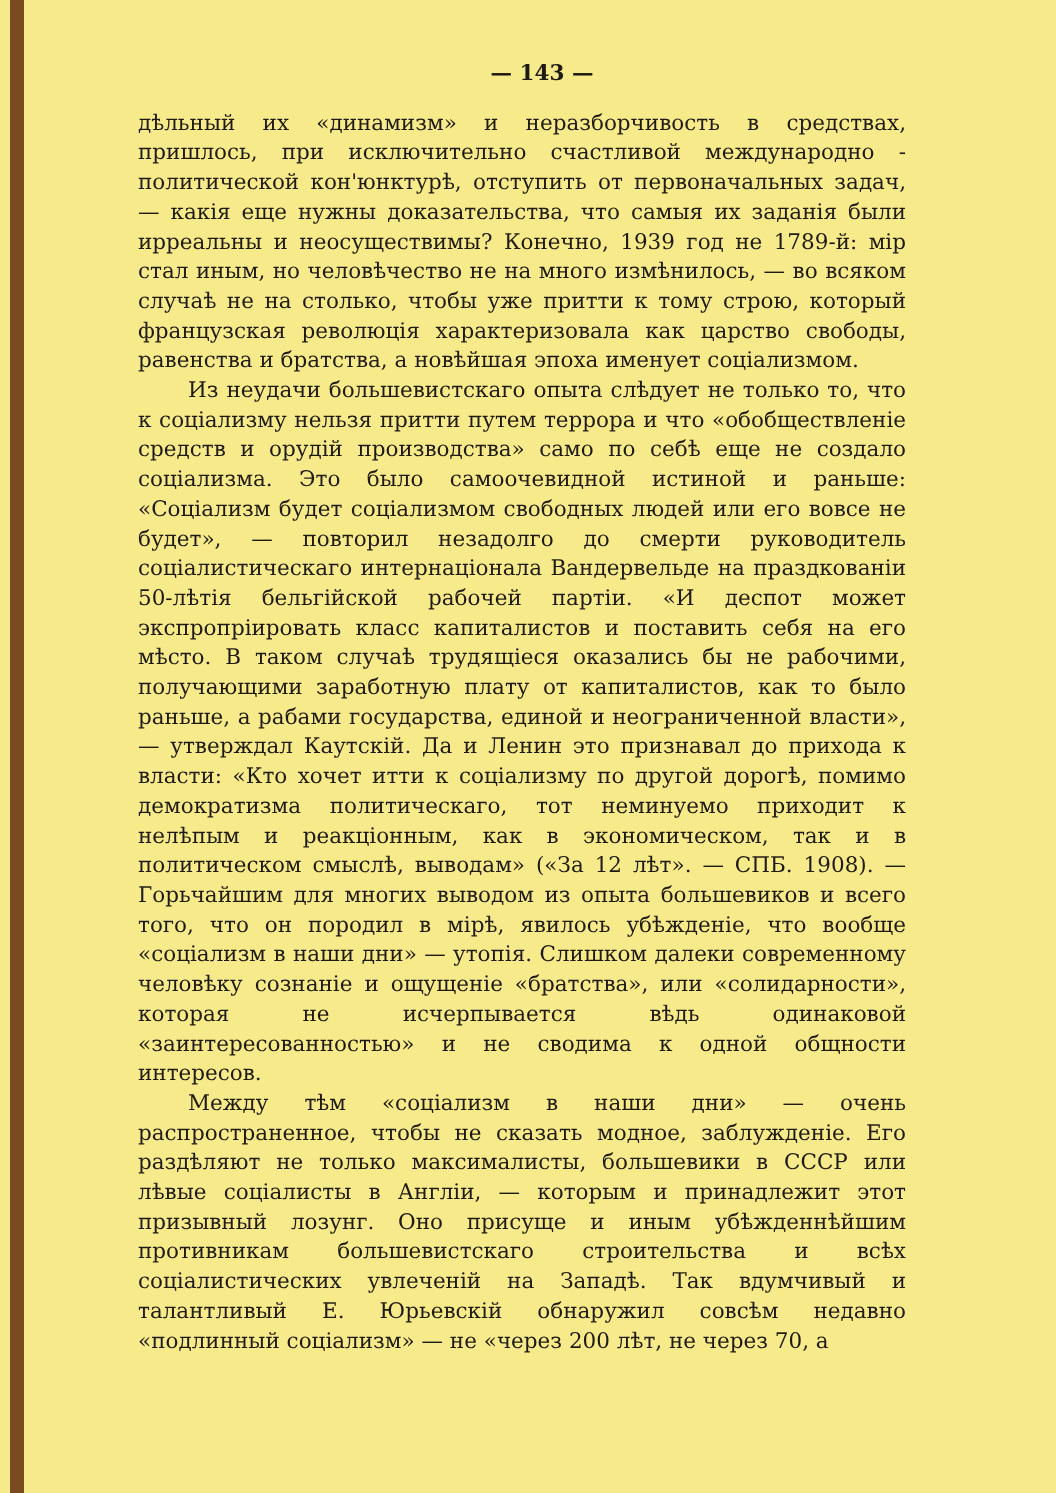— 143 —
дѣльный их «динамизм» и неразборчивость в средствах, пришлось, при исключительно счастливой международно - политической кон'юнктурѣ, отступить от первоначальных задач, — какія еще нужны доказательства, что самыя их заданія были ирреальны и неосуществимы? Конечно, 1939 год не 1789-й: мір стал иным, но человѣчество не на много измѣнилось, — во всяком случаѣ не на столько, чтобы уже притти к тому строю, который французская революція характеризовала как царство свободы, равенства и братства, а новѣйшая эпоха именует соціализмом.
Из неудачи большевистскаго опыта слѣдует не только то, что к соціализму нельзя притти путем террора и что «обобществленіе средств и орудій производства» само по себѣ еще не создало соціализма. Это было самоочевидной истиной и раньше: «Соціализм будет соціализмом свободных людей или его вовсе не будет», — повторил незадолго до смерти руководитель соціалистическаго интернаціонала Вандервельде на праздкованіи 50-лѣтія бельгійской рабочей партіи. «И деспот может экспропріировать класс капиталистов и поставить себя на его мѣсто. В таком случаѣ трудящіеся оказались бы не рабочими, получающими заработную плату от капиталистов, как то было раньше, а рабами государства, единой и неограниченной власти», — утверждал Каутскій. Да и Ленин это признавал до прихода к власти: «Кто хочет итти к соціализму по другой дорогѣ, помимо демократизма политическаго, тот неминуемо приходит к нелѣпым и реакціонным, как в экономическом, так и в политическом смыслѣ, выводам» («За 12 лѣт». — СПБ. 1908). — Горьчайшим для многих выводом из опыта большевиков и всего того, что он породил в мірѣ, явилось убѣжденіе, что вообще «соціализм в наши дни» — утопія. Слишком далеки современному человѣку сознаніе и ощущеніе «братства», или «солидарности», которая не исчерпывается вѣдь одинаковой «заинтересованностью» и не сводима к одной общности интересов.
Между тѣм «соціализм в наши дни» — очень распространенное, чтобы не сказать модное, заблужденіе. Его раздѣляют не только максималисты, большевики в СССР или лѣвые соціалисты в Англіи, — которым и принадлежит этот призывный лозунг. Оно присуще и иным убѣжденнѣйшим противникам большевистскаго строительства и всѣх соціалистических увлеченій на Западѣ. Так вдумчивый и талантливый Е. Юрьевскій обнаружил совсѣм недавно «подлинный соціализм» — не «через 200 лѣт, не через 70, а